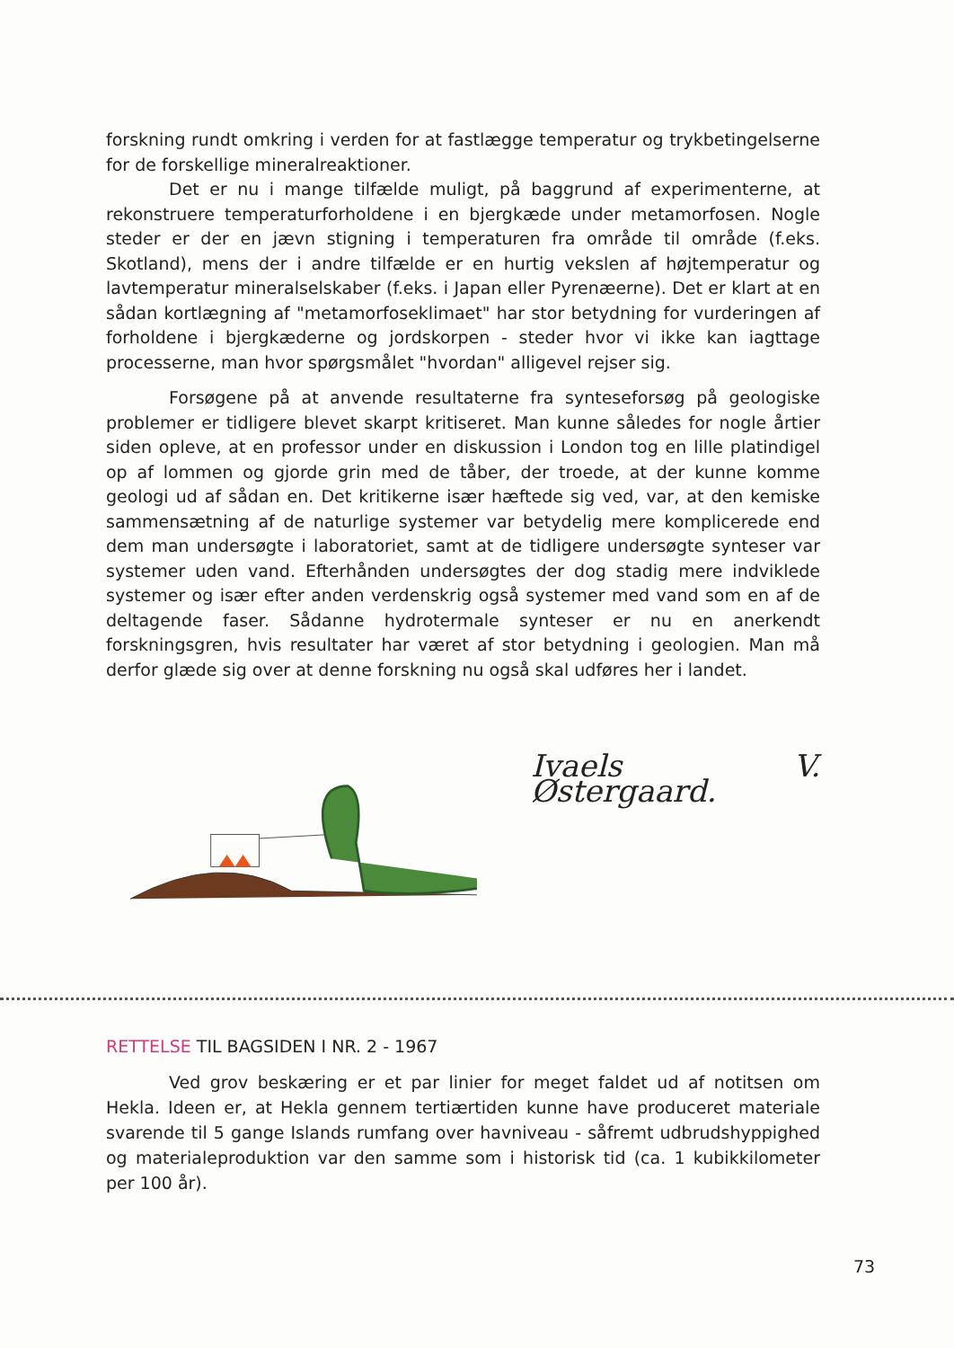forskning rundt omkring i verden for at fastlægge temperatur og trykbetingelserne for de forskellige mineralreaktioner.
Det er nu i mange tilfælde muligt, på baggrund af experimenterne, at rekonstruere temperaturforholdene i en bjergkæde under metamorfosen. Nogle steder er der en jævn stigning i temperaturen fra område til område (f.eks. Skotland), mens der i andre tilfælde er en hurtig vekslen af højtemperatur og lavtemperatur mineralselskaber (f.eks. i Japan eller Pyrenæerne). Det er klart at en sådan kortlægning af "metamorfoseklimaet" har stor betydning for vurderingen af forholdene i bjergkæderne og jordskorpen - steder hvor vi ikke kan iagttage processerne, man hvor spørgsmålet "hvordan" alligevel rejser sig.
Forsøgene på at anvende resultaterne fra synteseforsøg på geologiske problemer er tidligere blevet skarpt kritiseret. Man kunne således for nogle årtier siden opleve, at en professor under en diskussion i London tog en lille platindigel op af lommen og gjorde grin med de tåber, der troede, at der kunne komme geologi ud af sådan en. Det kritikerne især hæftede sig ved, var, at den kemiske sammensætning af de naturlige systemer var betydelig mere komplicerede end dem man undersøgte i laboratoriet, samt at de tidligere undersøgte synteser var systemer uden vand. Efterhånden undersøgtes der dog stadig mere indviklede systemer og især efter anden verdenskrig også systemer med vand som en af de deltagende faser. Sådanne hydrotermale synteser er nu en anerkendt forskningsgren, hvis resultater har været af stor betydning i geologien. Man må derfor glæde sig over at denne forskning nu også skal udføres her i landet.
Ivaels V. Østergaard.
RETTELSE TIL BAGSIDEN I NR. 2 - 1967
Ved grov beskæring er et par linier for meget faldet ud af notitsen om Hekla. Ideen er, at Hekla gennem tertiærtiden kunne have produceret materiale svarende til 5 gange Islands rumfang over havniveau - såfremt udbrudshyppighed og materialeproduktion var den samme som i historisk tid (ca. 1 kubikkilometer per 100 år).
73